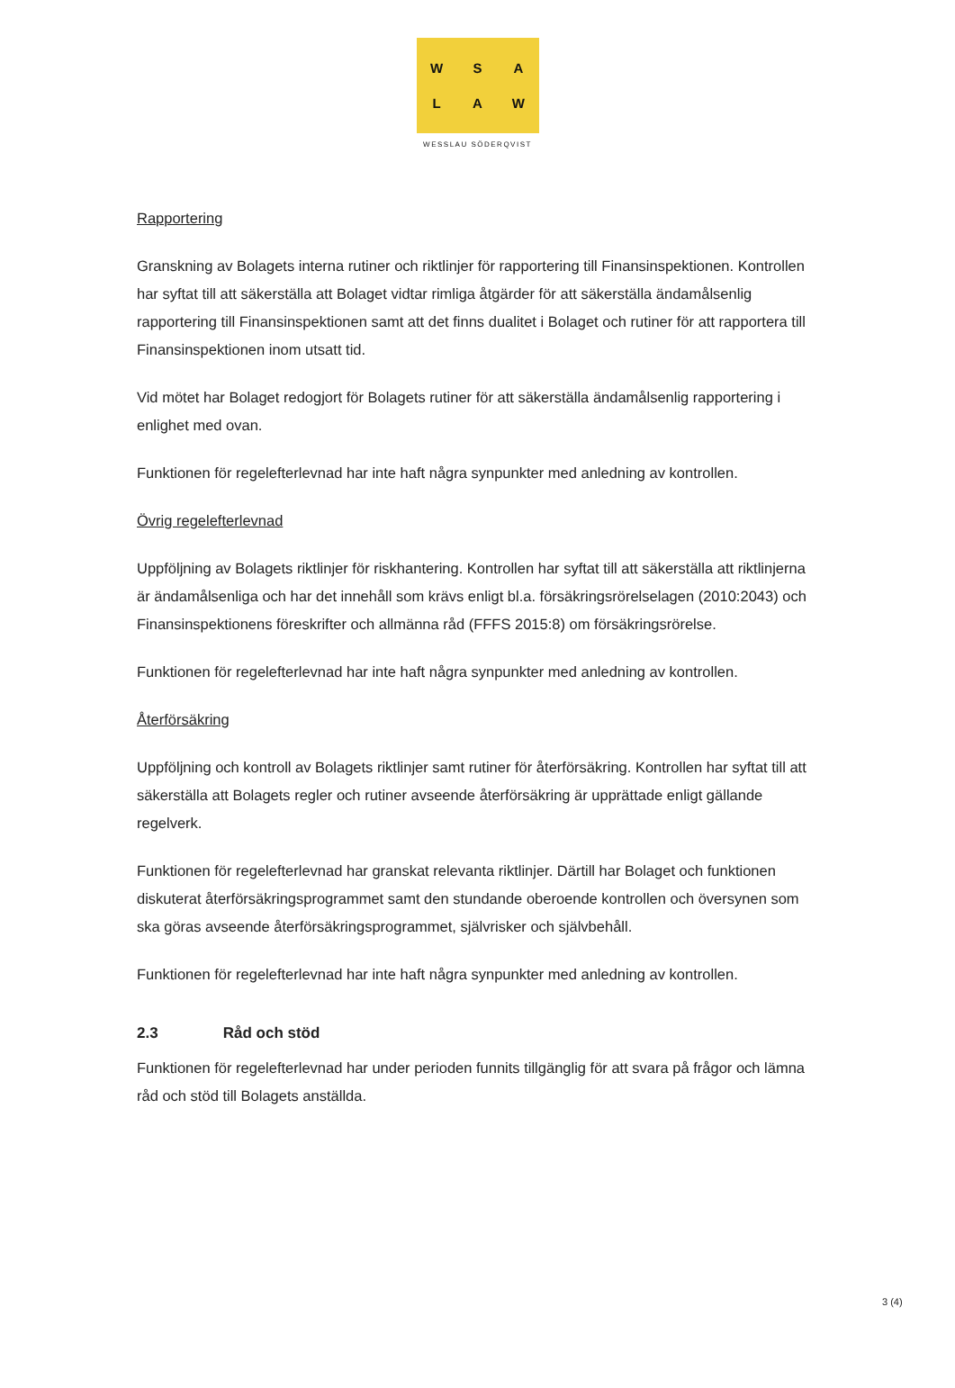WSALAW
WESSLAU SÖDERQVIST
Rapportering
Granskning av Bolagets interna rutiner och riktlinjer för rapportering till Finansinspektionen. Kontrollen har syftat till att säkerställa att Bolaget vidtar rimliga åtgärder för att säkerställa ändamålsenlig rapportering till Finansinspektionen samt att det finns dualitet i Bolaget och rutiner för att rapportera till Finansinspektionen inom utsatt tid.
Vid mötet har Bolaget redogjort för Bolagets rutiner för att säkerställa ändamålsenlig rapportering i enlighet med ovan.
Funktionen för regelefterlevnad har inte haft några synpunkter med anledning av kontrollen.
Övrig regelefterlevnad
Uppföljning av Bolagets riktlinjer för riskhantering. Kontrollen har syftat till att säkerställa att riktlinjerna är ändamålsenliga och har det innehåll som krävs enligt bl.a. försäkringsrörelselagen (2010:2043) och Finansinspektionens föreskrifter och allmänna råd (FFFS 2015:8) om försäkringsrörelse.
Funktionen för regelefterlevnad har inte haft några synpunkter med anledning av kontrollen.
Återförsäkring
Uppföljning och kontroll av Bolagets riktlinjer samt rutiner för återförsäkring. Kontrollen har syftat till att säkerställa att Bolagets regler och rutiner avseende återförsäkring är upprättade enligt gällande regelverk.
Funktionen för regelefterlevnad har granskat relevanta riktlinjer. Därtill har Bolaget och funktionen diskuterat återförsäkringsprogrammet samt den stundande oberoende kontrollen och översynen som ska göras avseende återförsäkringsprogrammet, självrisker och självbehåll.
Funktionen för regelefterlevnad har inte haft några synpunkter med anledning av kontrollen.
2.3 Råd och stöd
Funktionen för regelefterlevnad har under perioden funnits tillgänglig för att svara på frågor och lämna råd och stöd till Bolagets anställda.
3 (4)